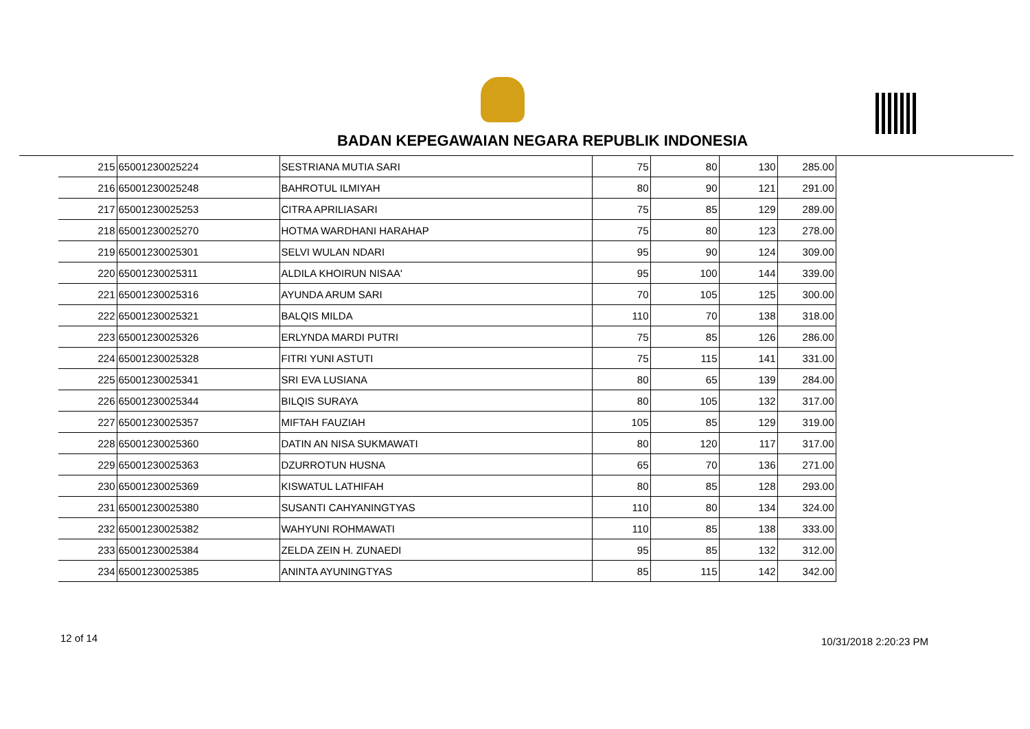BADAN KEPEGAWAIAN NEGARA REPUBLIK INDONESIA
| 215 | 65001230025224 | SESTRIANA MUTIA SARI | 75 | 80 | 130 | 285.00 |
| 216 | 65001230025248 | BAHROTUL ILMIYAH | 80 | 90 | 121 | 291.00 |
| 217 | 65001230025253 | CITRA APRILIASARI | 75 | 85 | 129 | 289.00 |
| 218 | 65001230025270 | HOTMA WARDHANI HARAHAP | 75 | 80 | 123 | 278.00 |
| 219 | 65001230025301 | SELVI WULAN NDARI | 95 | 90 | 124 | 309.00 |
| 220 | 65001230025311 | ALDILA KHOIRUN NISAA' | 95 | 100 | 144 | 339.00 |
| 221 | 65001230025316 | AYUNDA ARUM SARI | 70 | 105 | 125 | 300.00 |
| 222 | 65001230025321 | BALQIS MILDA | 110 | 70 | 138 | 318.00 |
| 223 | 65001230025326 | ERLYNDA MARDI PUTRI | 75 | 85 | 126 | 286.00 |
| 224 | 65001230025328 | FITRI YUNI ASTUTI | 75 | 115 | 141 | 331.00 |
| 225 | 65001230025341 | SRI EVA LUSIANA | 80 | 65 | 139 | 284.00 |
| 226 | 65001230025344 | BILQIS SURAYA | 80 | 105 | 132 | 317.00 |
| 227 | 65001230025357 | MIFTAH FAUZIAH | 105 | 85 | 129 | 319.00 |
| 228 | 65001230025360 | DATIN AN NISA SUKMAWATI | 80 | 120 | 117 | 317.00 |
| 229 | 65001230025363 | DZURROTUN HUSNA | 65 | 70 | 136 | 271.00 |
| 230 | 65001230025369 | KISWATUL LATHIFAH | 80 | 85 | 128 | 293.00 |
| 231 | 65001230025380 | SUSANTI CAHYANINGTYAS | 110 | 80 | 134 | 324.00 |
| 232 | 65001230025382 | WAHYUNI ROHMAWATI | 110 | 85 | 138 | 333.00 |
| 233 | 65001230025384 | ZELDA ZEIN H. ZUNAEDI | 95 | 85 | 132 | 312.00 |
| 234 | 65001230025385 | ANINTA AYUNINGTYAS | 85 | 115 | 142 | 342.00 |
12 of 14 10/31/2018 2:20:23 PM